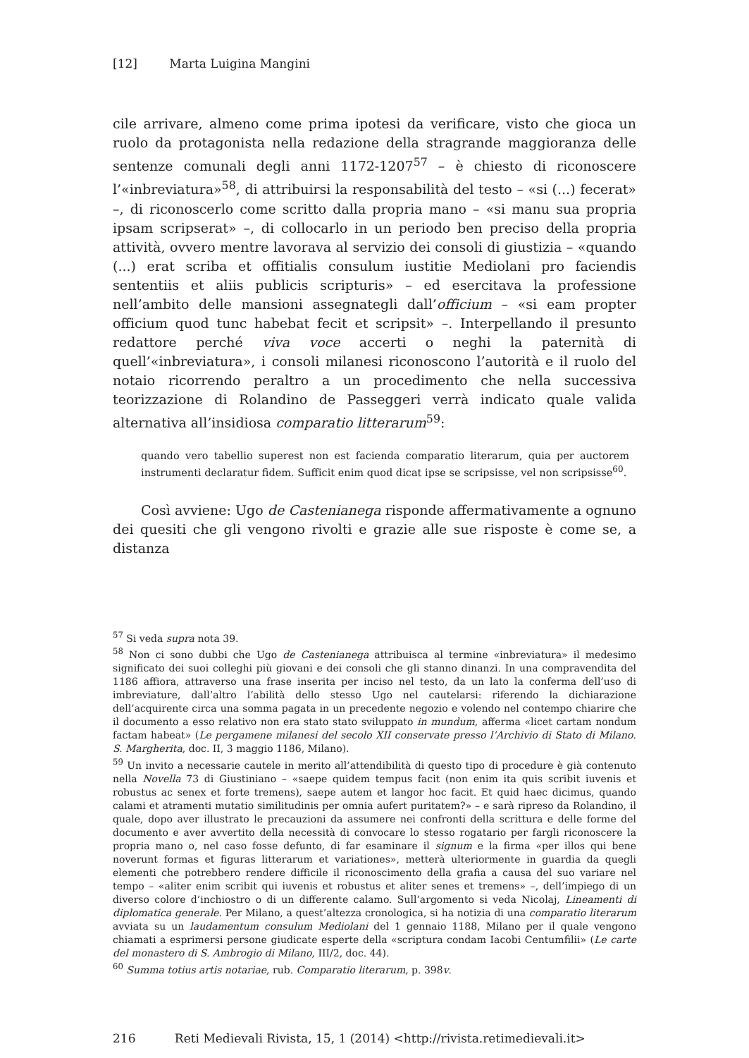[12] Marta Luigina Mangini
cile arrivare, almeno come prima ipotesi da verificare, visto che gioca un ruolo da protagonista nella redazione della stragrande maggioranza delle sentenze comunali degli anni 1172-1207<sup>57</sup> – è chiesto di riconoscere l’«inbreviatura»<sup>58</sup>, di attribuirsi la responsabilità del testo – «si (...) fecerat» –, di riconoscerlo come scritto dalla propria mano – «si manu sua propria ipsam scripserat» –, di collocarlo in un periodo ben preciso della propria attività, ovvero mentre lavorava al servizio dei consoli di giustizia – «quando (...) erat scriba et offitialis consulum iustitie Mediolani pro faciendis sententiis et aliis publicis scripturis» – ed esercitava la professione nell’ambito delle mansioni assegnategli dall’officium – «si eam propter officium quod tunc habebat fecit et scripsit» –. Interpellando il presunto redattore perché viva voce accerti o neghi la paternità di quell’«inbreviatura», i consoli milanesi riconoscono l’autorità e il ruolo del notaio ricorrendo peraltro a un procedimento che nella successiva teorizzazione di Rolandino de Passeggeri verrà indicato quale valida alternativa all’insidiosa comparatio litterarum<sup>59</sup>:
quando vero tabellio superest non est facienda comparatio literarum, quia per auctorem instrumenti declaratur fidem. Sufficit enim quod dicat ipse se scripsisse, vel non scripsisse<sup>60</sup>.
Così avviene: Ugo de Castenianega risponde affermativamente a ognuno dei quesiti che gli vengono rivolti e grazie alle sue risposte è come se, a distanza
<sup>57</sup> Si veda supra nota 39.
<sup>58</sup> Non ci sono dubbi che Ugo de Castenianega attribuisca al termine «inbreviatura» il medesimo significato dei suoi colleghi più giovani e dei consoli che gli stanno dinanzi. In una compravendita del 1186 affiora, attraverso una frase inserita per inciso nel testo, da un lato la conferma dell’uso di imbreviature, dall’altro l’abilità dello stesso Ugo nel cautelarsi: riferendo la dichiarazione dell’acquirente circa una somma pagata in un precedente negozio e volendo nel contempo chiarire che il documento a esso relativo non era stato stato sviluppato in mundum, afferma «licet cartam nondum factam habeat» (Le pergamene milanesi del secolo XII conservate presso l’Archivio di Stato di Milano. S. Margherita, doc. II, 3 maggio 1186, Milano).
<sup>59</sup> Un invito a necessarie cautele in merito all’attendibilità di questo tipo di procedure è già contenuto nella Novella 73 di Giustiniano – «saepe quidem tempus facit (non enim ita quis scribit iuvenis et robustus ac senex et forte tremens), saepe autem et langor hoc facit. Et quid haec dicimus, quando calami et atramenti mutatio similitudinis per omnia aufert puritatem?» – e sarà ripreso da Rolandino, il quale, dopo aver illustrato le precauzioni da assumere nei confronti della scrittura e delle forme del documento e aver avvertito della necessità di convocare lo stesso rogatario per fargli riconoscere la propria mano o, nel caso fosse defunto, di far esaminare il signum e la firma «per illos qui bene noverunt formas et figuras litterarum et variationes», metterà ulteriormente in guardia da quegli elementi che potrebbero rendere difficile il riconoscimento della grafia a causa del suo variare nel tempo – «aliter enim scribit qui iuvenis et robustus et aliter senes et tremens» –, dell’impiego di un diverso colore d’inchiostro o di un differente calamo. Sull’argomento si veda Nicolaj, Lineamenti di diplomatica generale. Per Milano, a quest’altezza cronologica, si ha notizia di una comparatio literarum avviata su un laudamentum consulum Mediolani del 1 gennaio 1188, Milano per il quale vengono chiamati a esprimersi persone giudicate esperte della «scriptura condam Iacobi Centumfilii» (Le carte del monastero di S. Ambrogio di Milano, III/2, doc. 44).
<sup>60</sup> Summa totius artis notariae, rub. Comparatio literarum, p. 398v.
216 Reti Medievali Rivista, 15, 1 (2014) <http://rivista.retimedievali.it>